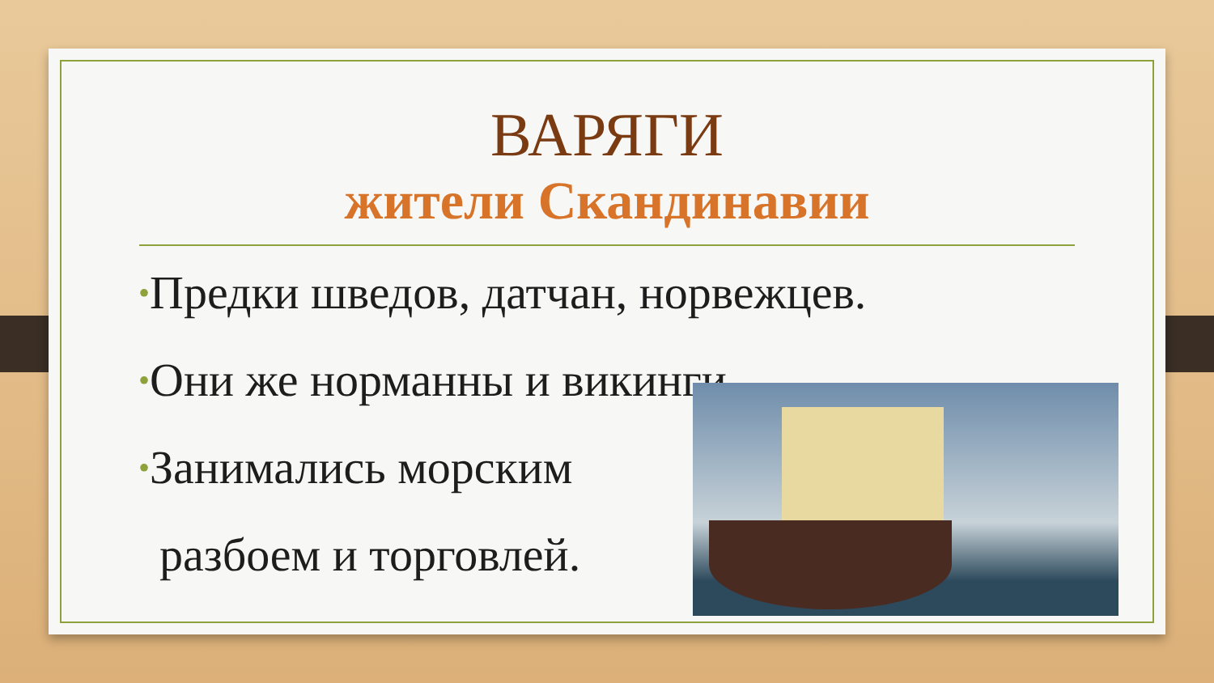ВАРЯГИ
жители Скандинавии
•Предки шведов, датчан, норвежцев.
•Они же норманны и викинги.
•Занимались морским
разбоем и торговлей.